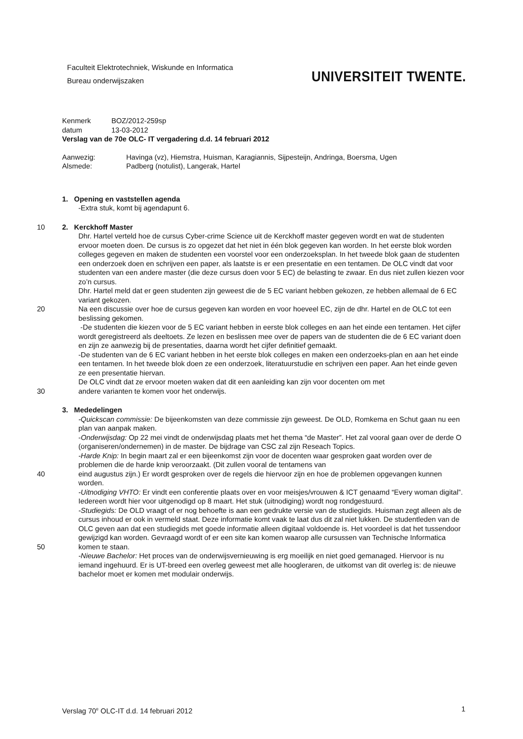Faculteit Elektrotechniek, Wiskunde en Informatica
Bureau onderwijszaken
UNIVERSITEIT TWENTE.
Kenmerk BOZ/2012-259sp
datum 13-03-2012
Verslag van de 70e OLC- IT vergadering d.d. 14 februari 2012
Aanwezig: Havinga (vz), Hiemstra, Huisman, Karagiannis, Sijpesteijn, Andringa, Boersma, Ugen
Alsmede: Padberg (notulist), Langerak, Hartel
1. Opening en vaststellen agenda
-Extra stuk, komt bij agendapunt 6.
2. Kerckhoff Master 10
Dhr. Hartel verteld hoe de cursus Cyber-crime Science uit de Kerckhoff master gegeven wordt en wat de studenten ervoor moeten doen. De cursus is zo opgezet dat het niet in één blok gegeven kan worden. In het eerste blok worden colleges gegeven en maken de studenten een voorstel voor een onderzoeksplan. In het tweede blok gaan de studenten een onderzoek doen en schrijven een paper, als laatste is er een presentatie en een tentamen. De OLC vindt dat voor studenten van een andere master (die deze cursus doen voor 5 EC) de belasting te zwaar. En dus niet zullen kiezen voor zo’n cursus.
Dhr. Hartel meld dat er geen studenten zijn geweest die de 5 EC variant hebben gekozen, ze hebben allemaal de 6 EC variant gekozen.
20 Na een discussie over hoe de cursus gegeven kan worden en voor hoeveel EC, zijn de dhr. Hartel en de OLC tot een beslissing gekomen.
-De studenten die kiezen voor de 5 EC variant hebben in eerste blok colleges en aan het einde een tentamen. Het cijfer wordt geregistreerd als deeltoets. Ze lezen en beslissen mee over de papers van de studenten die de 6 EC variant doen en zijn ze aanwezig bij de presentaties, daarna wordt het cijfer definitief gemaakt.
-De studenten van de 6 EC variant hebben in het eerste blok colleges en maken een onderzoeks-plan en aan het einde een tentamen. In het tweede blok doen ze een onderzoek, literatuurstudie en schrijven een paper. Aan het einde geven ze een presentatie hiervan.
De OLC vindt dat ze ervoor moeten waken dat dit een aanleiding kan zijn voor docenten om met
30 andere varianten te komen voor het onderwijs.
3. Mededelingen
-Quickscan commissie: De bijeenkomsten van deze commissie zijn geweest. De OLD, Romkema en Schut gaan nu een plan van aanpak maken.
-Onderwijsdag: Op 22 mei vindt de onderwijsdag plaats met het thema “de Master”. Het zal vooral gaan over de derde O (organiseren/ondernemen) in de master. De bijdrage van CSC zal zijn Reseach Topics.
-Harde Knip: In begin maart zal er een bijeenkomst zijn voor de docenten waar gesproken gaat worden over de problemen die de harde knip veroorzaakt. (Dit zullen vooral de tentamens van
40 eind augustus zijn.) Er wordt gesproken over de regels die hiervoor zijn en hoe de problemen opgevangen kunnen worden.
-Uitnodiging VHTO: Er vindt een conferentie plaats over en voor meisjes/vrouwen & ICT genaamd “Every woman digital”. Iedereen wordt hier voor uitgenodigd op 8 maart. Het stuk (uitnodiging) wordt nog rondgestuurd.
-Studiegids: De OLD vraagt of er nog behoefte is aan een gedrukte versie van de studiegids. Huisman zegt alleen als de cursus inhoud er ook in vermeld staat. Deze informatie komt vaak te laat dus dit zal niet lukken. De studentleden van de OLC geven aan dat een studiegids met goede informatie alleen digitaal voldoende is. Het voordeel is dat het tussendoor gewijzigd kan worden. Gevraagd wordt of er een site kan komen waarop alle cursussen van Technische Informatica
50 komen te staan.
-Nieuwe Bachelor: Het proces van de onderwijsvernieuwing is erg moeilijk en niet goed gemanaged. Hiervoor is nu iemand ingehuurd. Er is UT-breed een overleg geweest met alle hoogleraren, de uitkomst van dit overleg is: de nieuwe bachelor moet er komen met modulair onderwijs.
Verslag 70<sup>e</sup> OLC-IT d.d. 14 februari 2012 1